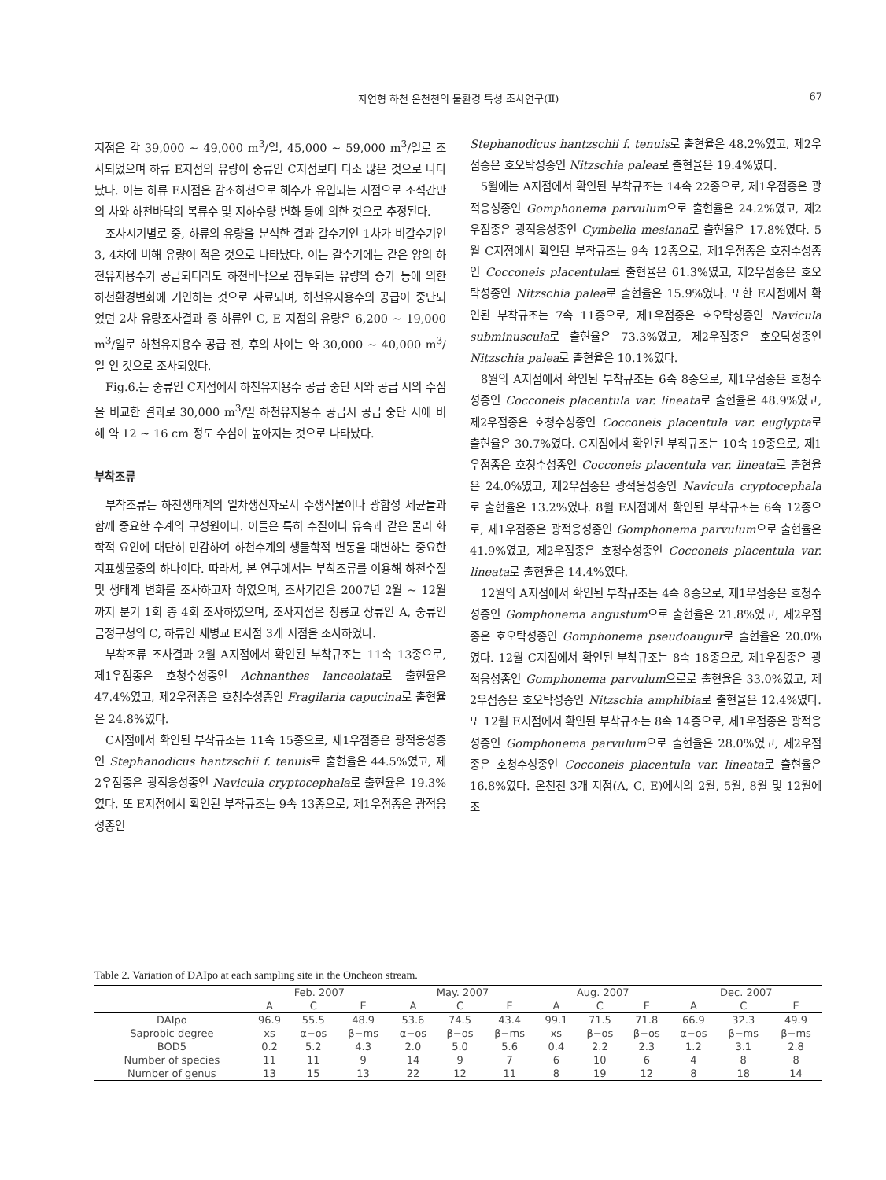자연형 하천 온천천의 물환경 특성 조사연구(Ⅱ)
67
지점은 각 39,000 ~ 49,000 m<sup>3</sup>/일, 45,000 ~ 59,000 m<sup>3</sup>/일로 조사되었으며 하류 E지점의 유량이 중류인 C지점보다 다소 많은 것으로 나타났다. 이는 하류 E지점은 감조하천으로 해수가 유입되는 지점으로 조석간만의 차와 하천바닥의 복류수 및 지하수량 변화 등에 의한 것으로 추정된다.
조사시기별로 중, 하류의 유량을 분석한 결과 갈수기인 1차가 비갈수기인 3, 4차에 비해 유량이 적은 것으로 나타났다. 이는 갈수기에는 같은 양의 하천유지용수가 공급되더라도 하천바닥으로 침투되는 유량의 증가 등에 의한 하천환경변화에 기인하는 것으로 사료되며, 하천유지용수의 공급이 중단되었던 2차 유량조사결과 중 하류인 C, E 지점의 유량은 6,200 ~ 19,000 m<sup>3</sup>/일로 하천유지용수 공급 전, 후의 차이는 약 30,000 ~ 40,000 m<sup>3</sup>/일 인 것으로 조사되었다.
Fig.6.는 중류인 C지점에서 하천유지용수 공급 중단 시와 공급 시의 수심을 비교한 결과로 30,000 m<sup>3</sup>/일 하천유지용수 공급시 공급 중단 시에 비해 약 12 ~ 16 cm 정도 수심이 높아지는 것으로 나타났다.
부착조류
부착조류는 하천생태계의 일차생산자로서 수생식물이나 광합성 세균들과 함께 중요한 수계의 구성원이다. 이들은 특히 수질이나 유속과 같은 물리 화학적 요인에 대단히 민감하여 하천수계의 생물학적 변동을 대변하는 중요한 지표생물중의 하나이다. 따라서, 본 연구에서는 부착조류를 이용해 하천수질 및 생태계 변화를 조사하고자 하였으며, 조사기간은 2007년 2월 ~ 12월까지 분기 1회 총 4회 조사하였으며, 조사지점은 청룡교 상류인 A, 중류인 금정구청의 C, 하류인 세병교 E지점 3개 지점을 조사하였다.
부착조류 조사결과 2월 A지점에서 확인된 부착규조는 11속 13종으로, 제1우점종은 호청수성종인 Achnanthes lanceolata로 출현율은 47.4%였고, 제2우점종은 호청수성종인 Fragilaria capucina로 출현율은 24.8%였다.
C지점에서 확인된 부착규조는 11속 15종으로, 제1우점종은 광적응성종인 Stephanodicus hantzschii f. tenuis로 출현율은 44.5%였고, 제2우점종은 광적응성종인 Navicula cryptocephala로 출현율은 19.3%였다. 또 E지점에서 확인된 부착규조는 9속 13종으로, 제1우점종은 광적응성종인
Stephanodicus hantzschii f. tenuis로 출현율은 48.2%였고, 제2우점종은 호오탁성종인 Nitzschia palea로 출현율은 19.4%였다.
5월에는 A지점에서 확인된 부착규조는 14속 22종으로, 제1우점종은 광적응성종인 Gomphonema parvulum으로 출현율은 24.2%였고, 제2우점종은 광적응성종인 Cymbella mesiana로 출현율은 17.8%였다. 5월 C지점에서 확인된 부착규조는 9속 12종으로, 제1우점종은 호청수성종인 Cocconeis placentula로 출현율은 61.3%였고, 제2우점종은 호오탁성종인 Nitzschia palea로 출현율은 15.9%였다. 또한 E지점에서 확인된 부착규조는 7속 11종으로, 제1우점종은 호오탁성종인 Navicula subminuscula로 출현율은 73.3%였고, 제2우점종은 호오탁성종인 Nitzschia palea로 출현율은 10.1%였다.
8월의 A지점에서 확인된 부착규조는 6속 8종으로, 제1우점종은 호청수성종인 Cocconeis placentula var. lineata로 출현율은 48.9%였고, 제2우점종은 호청수성종인 Cocconeis placentula var. euglypta로 출현율은 30.7%였다. C지점에서 확인된 부착규조는 10속 19종으로, 제1우점종은 호청수성종인 Cocconeis placentula var. lineata로 출현율은 24.0%였고, 제2우점종은 광적응성종인 Navicula cryptocephala로 출현율은 13.2%였다. 8월 E지점에서 확인된 부착규조는 6속 12종으로, 제1우점종은 광적응성종인 Gomphonema parvulum으로 출현율은 41.9%였고, 제2우점종은 호청수성종인 Cocconeis placentula var. lineata로 출현율은 14.4%였다.
12월의 A지점에서 확인된 부착규조는 4속 8종으로, 제1우점종은 호청수성종인 Gomphonema angustum으로 출현율은 21.8%였고, 제2우점종은 호오탁성종인 Gomphonema pseudoaugur로 출현율은 20.0%였다. 12월 C지점에서 확인된 부착규조는 8속 18종으로, 제1우점종은 광적응성종인 Gomphonema parvulum으로로 출현율은 33.0%였고, 제2우점종은 호오탁성종인 Nitzschia amphibia로 출현율은 12.4%였다. 또 12월 E지점에서 확인된 부착규조는 8속 14종으로, 제1우점종은 광적응성종인 Gomphonema parvulum으로 출현율은 28.0%였고, 제2우점종은 호청수성종인 Cocconeis placentula var. lineata로 출현율은 16.8%였다. 온천천 3개 지점(A, C, E)에서의 2월, 5월, 8월 및 12월에 조
Table 2. Variation of DAIpo at each sampling site in the Oncheon stream.
| | Feb. 2007 | | | May. 2007 | | | Aug. 2007 | | | Dec. 2007 | | |
| --- | --- | --- | --- | --- | --- | --- | --- | --- | --- | --- | --- | --- |
| | A | C | E | A | C | E | A | C | E | A | C | E |
| DAIpo | 96.9 | 55.5 | 48.9 | 53.6 | 74.5 | 43.4 | 99.1 | 71.5 | 71.8 | 66.9 | 32.3 | 49.9 |
| Saprobic degree | xs | α−os | β−ms | α−os | β−os | β−ms | xs | β−os | β−os | α−os | β−ms | β−ms |
| BOD5 | 0.2 | 5.2 | 4.3 | 2.0 | 5.0 | 5.6 | 0.4 | 2.2 | 2.3 | 1.2 | 3.1 | 2.8 |
| Number of species | 11 | 11 | 9 | 14 | 9 | 7 | 6 | 10 | 6 | 4 | 8 | 8 |
| Number of genus | 13 | 15 | 13 | 22 | 12 | 11 | 8 | 19 | 12 | 8 | 18 | 14 |